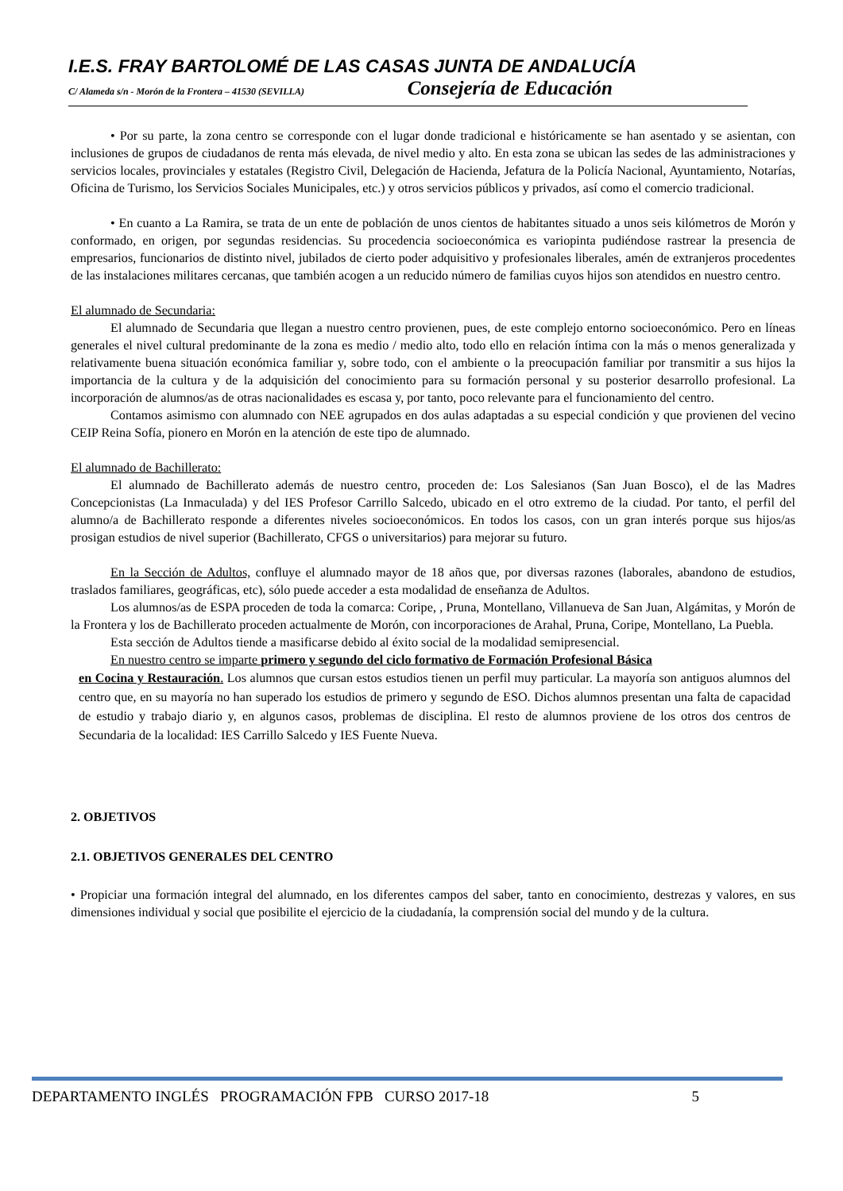I.E.S. FRAY BARTOLOMÉ DE LAS CASAS JUNTA DE ANDALUCÍA
C/ Alameda s/n - Morón de la Frontera – 41530 (SEVILLA) Consejería de Educación
• Por su parte, la zona centro se corresponde con el lugar donde tradicional e históricamente se han asentado y se asientan, con inclusiones de grupos de ciudadanos de renta más elevada, de nivel medio y alto. En esta zona se ubican las sedes de las administraciones y servicios locales, provinciales y estatales (Registro Civil, Delegación de Hacienda, Jefatura de la Policía Nacional, Ayuntamiento, Notarías, Oficina de Turismo, los Servicios Sociales Municipales, etc.) y otros servicios públicos y privados, así como el comercio tradicional.
• En cuanto a La Ramira, se trata de un ente de población de unos cientos de habitantes situado a unos seis kilómetros de Morón y conformado, en origen, por segundas residencias. Su procedencia socioeconómica es variopinta pudiéndose rastrear la presencia de empresarios, funcionarios de distinto nivel, jubilados de cierto poder adquisitivo y profesionales liberales, amén de extranjeros procedentes de las instalaciones militares cercanas, que también acogen a un reducido número de familias cuyos hijos son atendidos en nuestro centro.
El alumnado de Secundaria:
El alumnado de Secundaria que llegan a nuestro centro provienen, pues, de este complejo entorno socioeconómico. Pero en líneas generales el nivel cultural predominante de la zona es medio / medio alto, todo ello en relación íntima con la más o menos generalizada y relativamente buena situación económica familiar y, sobre todo, con el ambiente o la preocupación familiar por transmitir a sus hijos la importancia de la cultura y de la adquisición del conocimiento para su formación personal y su posterior desarrollo profesional. La incorporación de alumnos/as de otras nacionalidades es escasa y, por tanto, poco relevante para el funcionamiento del centro.
Contamos asimismo con alumnado con NEE agrupados en dos aulas adaptadas a su especial condición y que provienen del vecino CEIP Reina Sofía, pionero en Morón en la atención de este tipo de alumnado.
El alumnado de Bachillerato:
El alumnado de Bachillerato además de nuestro centro, proceden de: Los Salesianos (San Juan Bosco), el de las Madres Concepcionistas (La Inmaculada) y del IES Profesor Carrillo Salcedo, ubicado en el otro extremo de la ciudad. Por tanto, el perfil del alumno/a de Bachillerato responde a diferentes niveles socioeconómicos. En todos los casos, con un gran interés porque sus hijos/as prosigan estudios de nivel superior (Bachillerato, CFGS o universitarios) para mejorar su futuro.
En la Sección de Adultos, confluye el alumnado mayor de 18 años que, por diversas razones (laborales, abandono de estudios, traslados familiares, geográficas, etc), sólo puede acceder a esta modalidad de enseñanza de Adultos.
Los alumnos/as de ESPA proceden de toda la comarca: Coripe, , Pruna, Montellano, Villanueva de San Juan, Algámitas, y Morón de la Frontera y los de Bachillerato proceden actualmente de Morón, con incorporaciones de Arahal, Pruna, Coripe, Montellano, La Puebla.
Esta sección de Adultos tiende a masificarse debido al éxito social de la modalidad semipresencial.
En nuestro centro se imparte primero y segundo del ciclo formativo de Formación Profesional Básica
en Cocina y Restauración. Los alumnos que cursan estos estudios tienen un perfil muy particular. La mayoría son antiguos alumnos del centro que, en su mayoría no han superado los estudios de primero y segundo de ESO. Dichos alumnos presentan una falta de capacidad de estudio y trabajo diario y, en algunos casos, problemas de disciplina. El resto de alumnos proviene de los otros dos centros de Secundaria de la localidad: IES Carrillo Salcedo y IES Fuente Nueva.
2. OBJETIVOS
2.1. OBJETIVOS GENERALES DEL CENTRO
• Propiciar una formación integral del alumnado, en los diferentes campos del saber, tanto en conocimiento, destrezas y valores, en sus dimensiones individual y social que posibilite el ejercicio de la ciudadanía, la comprensión social del mundo y de la cultura.
DEPARTAMENTO INGLÉS PROGRAMACIÓN FPB CURSO 2017-18 5